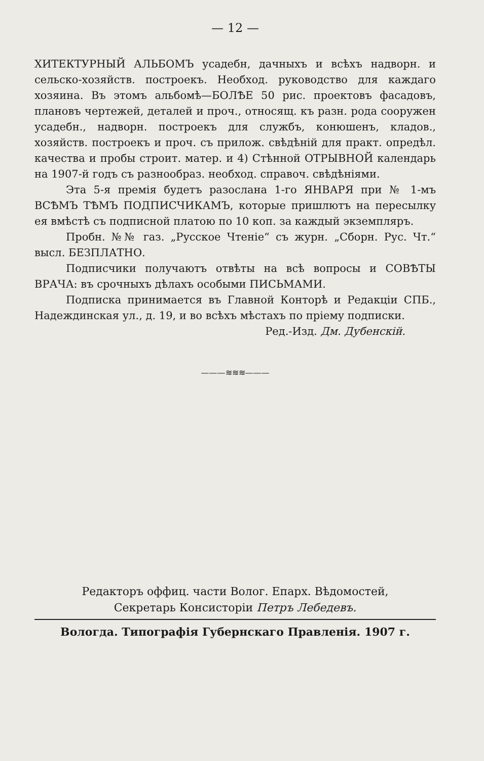— 12 —
ХИТЕКТУРНЫЙ АЛЬБОМЪ усадебн, дачныхъ и всѣхъ надворн. и сельско-хозяйств. построекъ. Необход. руководство для каждаго хозяина. Въ этомъ альбомѣ—БОЛѢЕ 50 рис. проектовъ фасадовъ, плановъ чертежей, деталей и проч., относящ. къ разн. рода сооружен усадебн., надворн. построекъ для службъ, конюшенъ, кладов., хозяйств. построекъ и проч. съ прилож. свѣдѣній для практ. опредѣл. качества и пробы строит. матер. и 4) Стѣнной ОТРЫВНОЙ календарь на 1907-й годъ съ разнообраз. необход. справоч. свѣдѣніями.
Эта 5-я премія будетъ разослана 1-го ЯНВАРЯ при № 1-мъ ВСѢМЪ ТѢМЪ ПОДПИСЧИКАМЪ, которые пришлютъ на пересылку ея вмѣстѣ съ подписной платою по 10 коп. за каждый экземпляръ.
Пробн. №№ газ. „Русское Чтеніе“ съ журн. „Сборн. Рус. Чт.“ высл. БЕЗПЛАТНО.
Подписчики получаютъ отвѣты на всѣ вопросы и СОВѢТЫ ВРАЧА: въ срочныхъ дѣлахъ особыми ПИСЬМАМИ.
Подписка принимается въ Главной Конторѣ и Редакціи СПБ., Надеждинская ул., д. 19, и во всѣхъ мѣстахъ по пріему подписки.
Ред.-Изд. Дм. Дубенскій.
———≋≋≋———
Редакторъ оффиц. части Волог. Епарх. Вѣдомостей,
Секретарь Консисторіи Петръ Лебедевъ.
Вологда. Типографія Губернскаго Правленія. 1907 г.